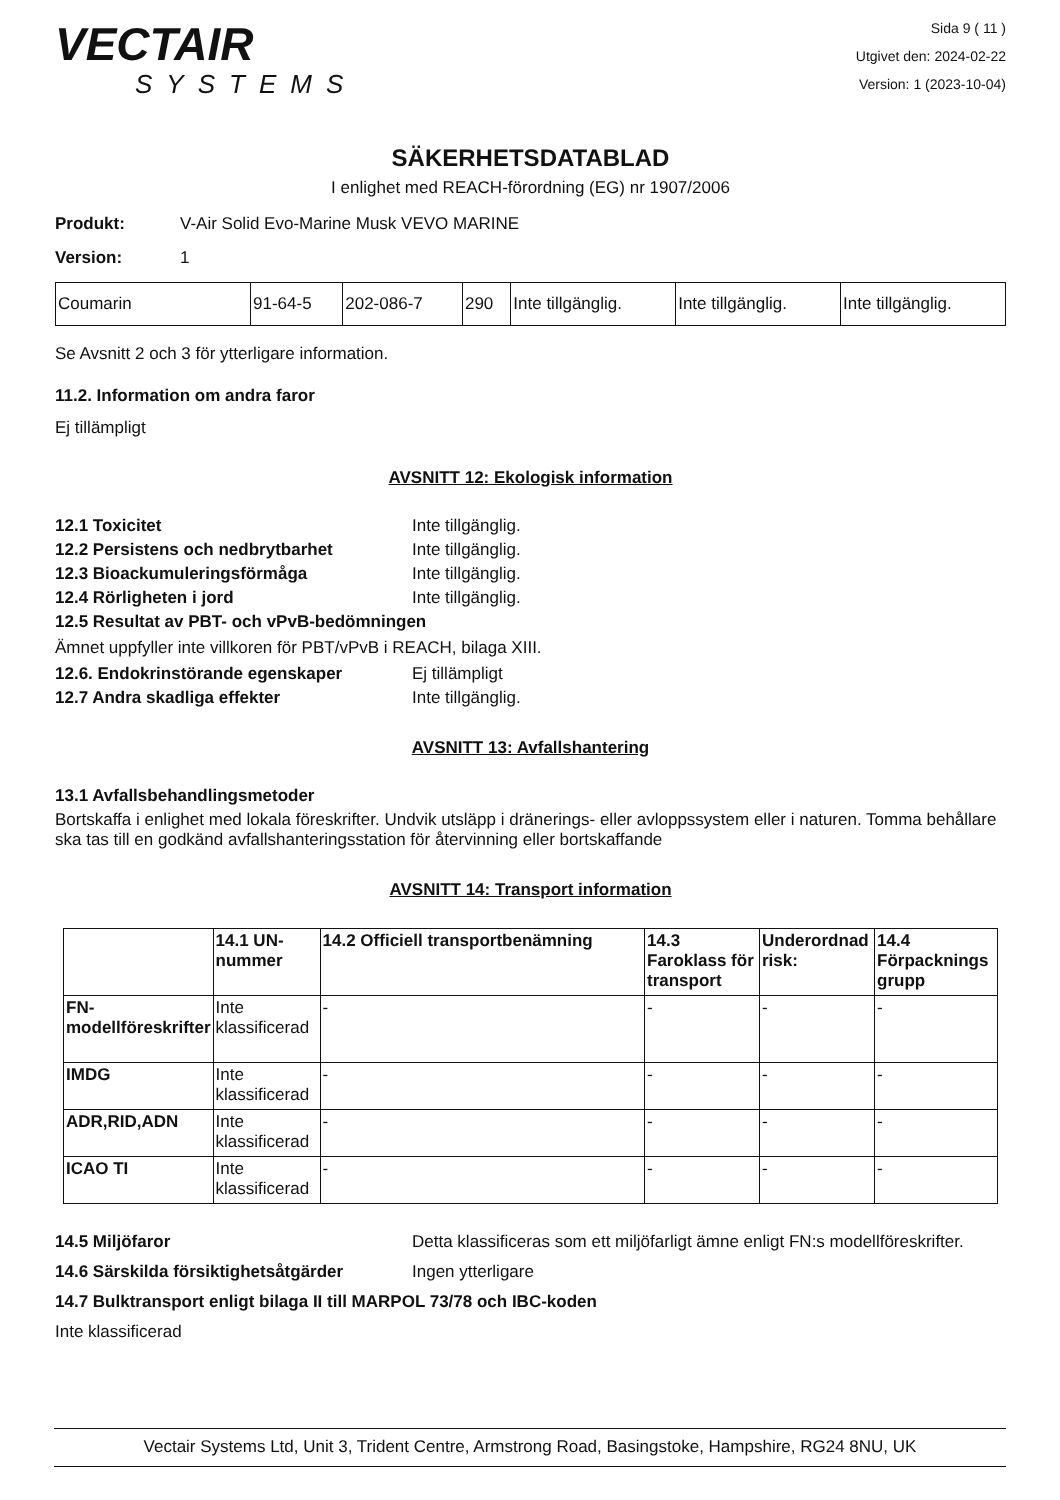VECTAIR
SYSTEMS
Sida 9 ( 11 )
Utgivet den: 2024-02-22
Version: 1 (2023-10-04)
SÄKERHETSDATABLAD
I enlighet med REACH-förordning (EG) nr 1907/2006
Produkt: V-Air Solid Evo-Marine Musk VEVO MARINE
Version: 1
| Coumarin | 91-64-5 | 202-086-7 | 290 | Inte tillgänglig. | Inte tillgänglig. | Inte tillgänglig. |
Se Avsnitt 2 och 3 för ytterligare information.
11.2. Information om andra faror
Ej tillämpligt
AVSNITT 12: Ekologisk information
12.1 Toxicitet Inte tillgänglig.
12.2 Persistens och nedbrytbarhet Inte tillgänglig.
12.3 Bioackumuleringsförmåga Inte tillgänglig.
12.4 Rörligheten i jord Inte tillgänglig.
12.5 Resultat av PBT- och vPvB-bedömningen
Ämnet uppfyller inte villkoren för PBT/vPvB i REACH, bilaga XIII.
12.6. Endokrinstörande egenskaper Ej tillämpligt
12.7 Andra skadliga effekter Inte tillgänglig.
AVSNITT 13: Avfallshantering
13.1 Avfallsbehandlingsmetoder
Bortskaffa i enlighet med lokala föreskrifter. Undvik utsläpp i dränerings- eller avloppssystem eller i naturen. Tomma behållare ska tas till en godkänd avfallshanteringsstation för återvinning eller bortskaffande
AVSNITT 14: Transport information
| | 14.1 UN-nummer | 14.2 Officiell transportbenämning | 14.3 Faroklass för transport | Underordnad risk: | 14.4 Förpacknings grupp |
| --- | --- | --- | --- | --- | --- |
| FN-modellföreskrifter | Inte klassificerad | - | - | - | - |
| IMDG | Inte klassificerad | - | - | - | - |
| ADR,RID,ADN | Inte klassificerad | - | - | - | - |
| ICAO TI | Inte klassificerad | - | - | - | - |
14.5 Miljöfaror Detta klassificeras som ett miljöfarligt ämne enligt FN:s modellföreskrifter.
14.6 Särskilda försiktighetsåtgärder Ingen ytterligare
14.7 Bulktransport enligt bilaga II till MARPOL 73/78 och IBC-koden
Inte klassificerad
Vectair Systems Ltd, Unit 3, Trident Centre, Armstrong Road, Basingstoke, Hampshire, RG24 8NU, UK